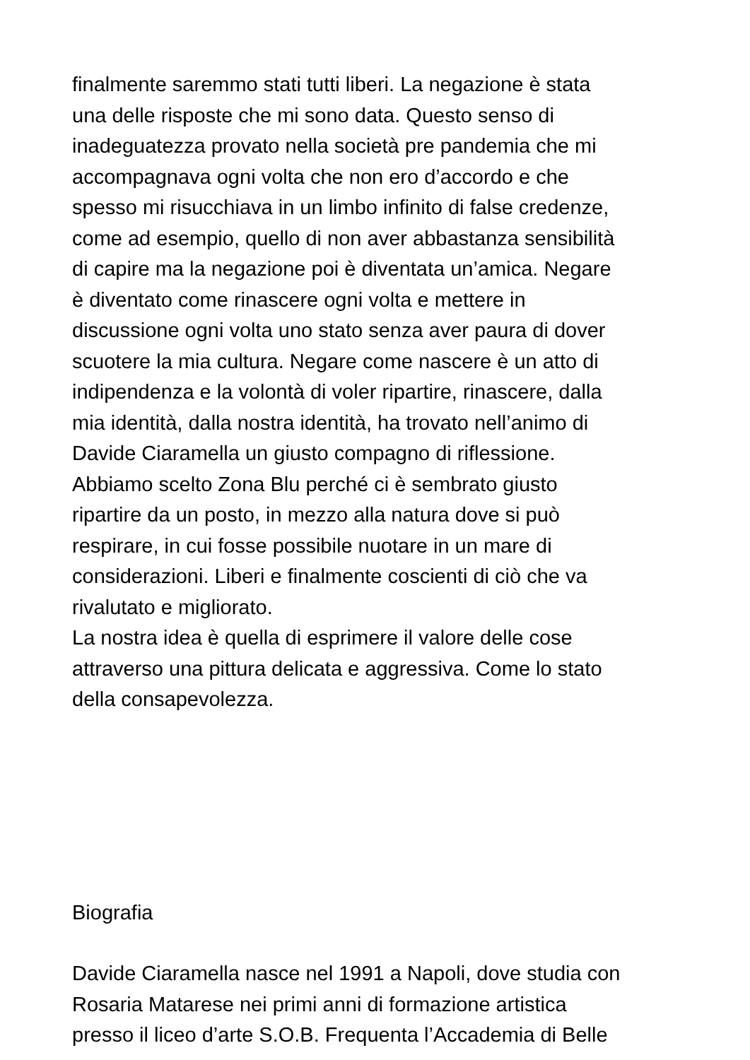finalmente saremmo stati tutti liberi. La negazione è stata
una delle risposte che mi sono data. Questo senso di
inadeguatezza provato nella società pre pandemia che mi
accompagnava ogni volta che non ero d’accordo e che
spesso mi risucchiava in un limbo infinito di false credenze,
come ad esempio, quello di non aver abbastanza sensibilità
di capire ma la negazione poi è diventata un’amica. Negare
è diventato come rinascere ogni volta e mettere in
discussione ogni volta uno stato senza aver paura di dover
scuotere la mia cultura. Negare come nascere è un atto di
indipendenza e la volontà di voler ripartire, rinascere, dalla
mia identità, dalla nostra identità, ha trovato nell’animo di
Davide Ciaramella un giusto compagno di riflessione.
Abbiamo scelto Zona Blu perché ci è sembrato giusto
ripartire da un posto, in mezzo alla natura dove si può
respirare, in cui fosse possibile nuotare in un mare di
considerazioni. Liberi e finalmente coscienti di ciò che va
rivalutato e migliorato.
La nostra idea è quella di esprimere il valore delle cose
attraverso una pittura delicata e aggressiva. Come lo stato
della consapevolezza.
Biografia
Davide Ciaramella nasce nel 1991 a Napoli, dove studia con
Rosaria Matarese nei primi anni di formazione artistica
presso il liceo d’arte S.O.B. Frequenta l’Accademia di Belle